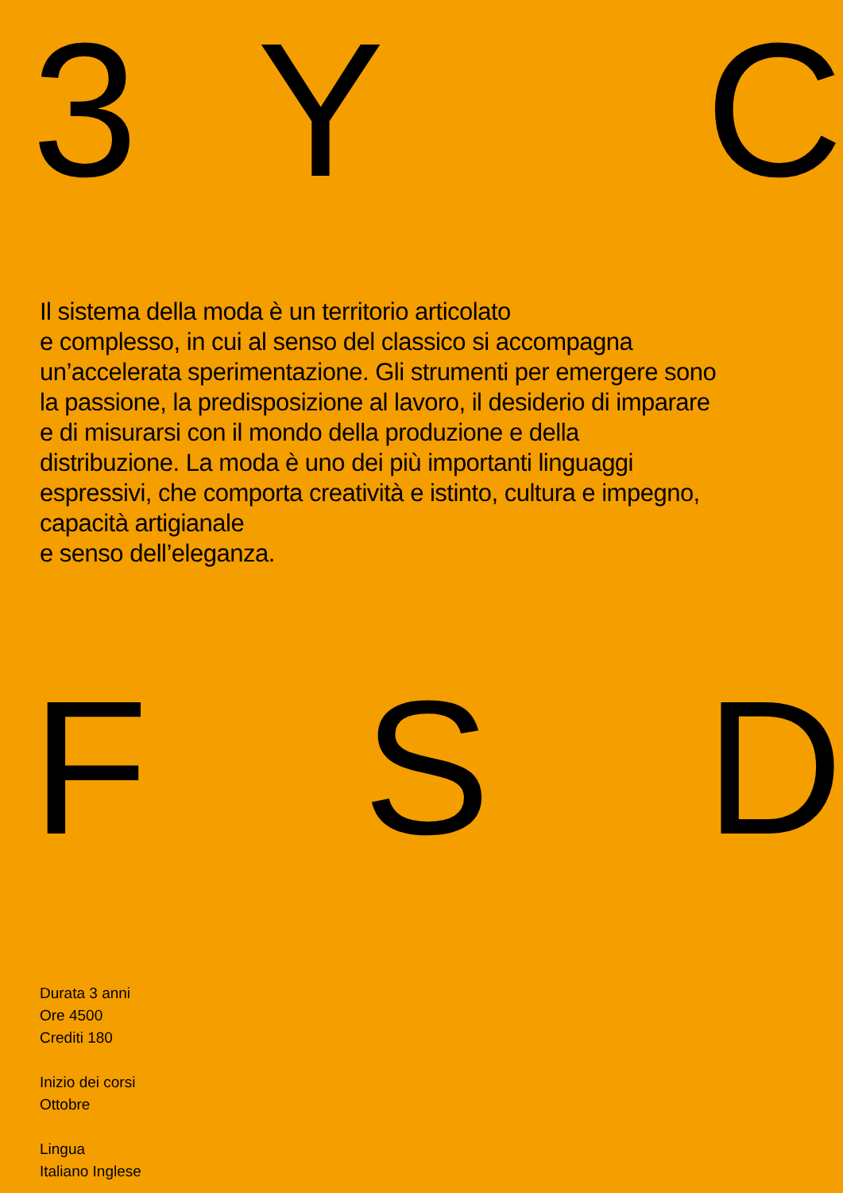3 Y C
Il sistema della moda è un territorio articolato
e complesso, in cui al senso del classico si accompagna un’accelerata sperimentazione. Gli strumenti per emergere sono la passione, la predisposizione al lavoro, il desiderio di imparare e di misurarsi con il mondo della produzione e della distribuzione. La moda è uno dei più importanti linguaggi espressivi, che comporta creatività e istinto, cultura e impegno, capacità artigianale
e senso dell’eleganza.
F S D
Durata 3 anni
Ore 4500
Crediti 180
Inizio dei corsi
Ottobre
Lingua
Italiano Inglese